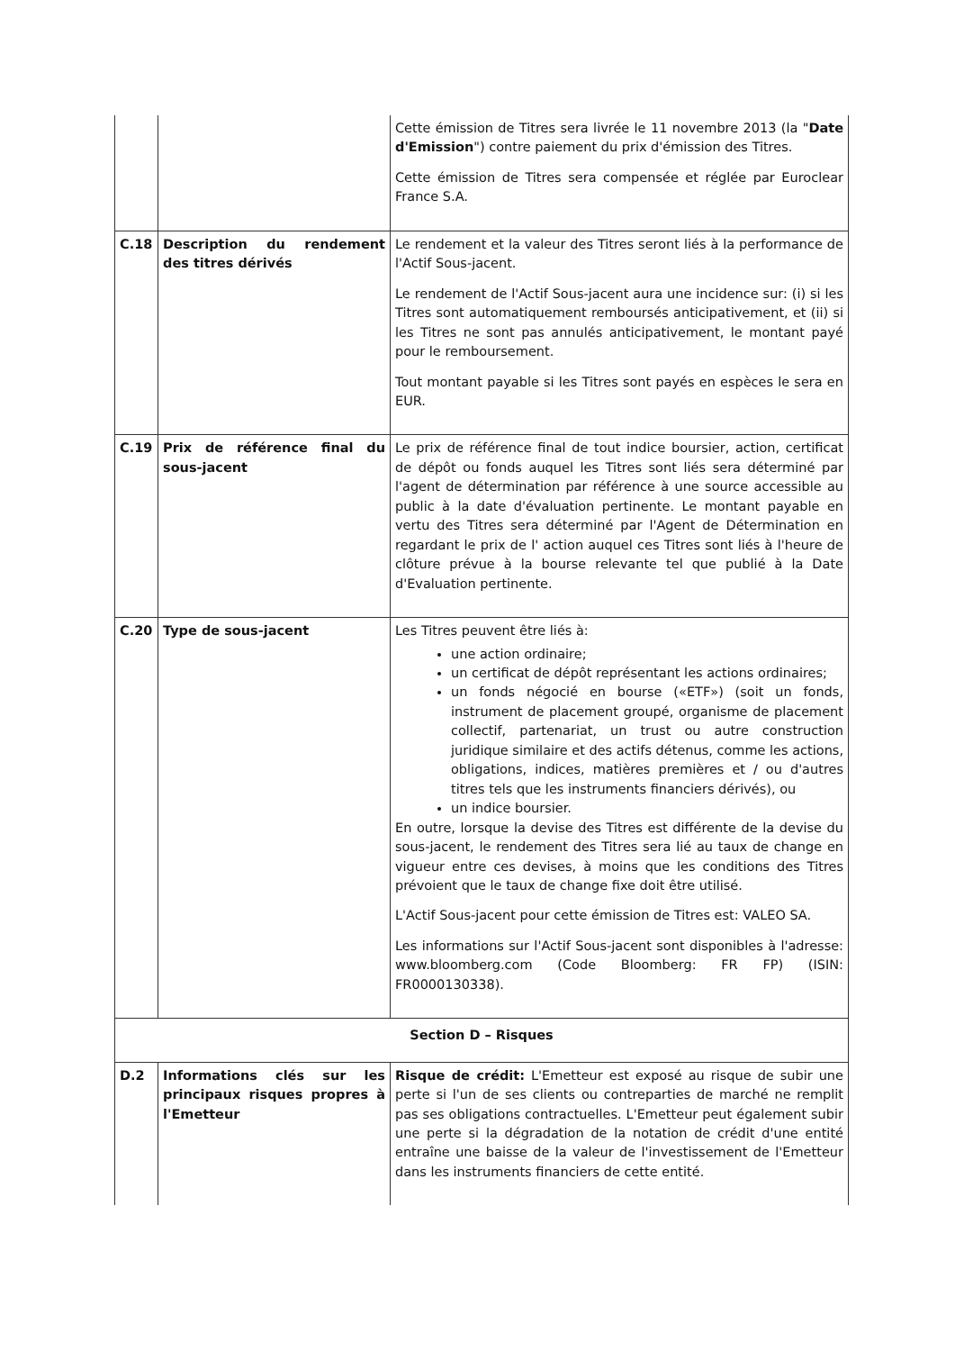| | | Cette émission de Titres sera livrée le 11 novembre 2013 (la " Date d'Emission ") contre paiement du prix d'émission des Titres. Cette émission de Titres sera compensée et réglée par Euroclear France S.A. |
| C.18 | Description du rendement des titres dérivés | Le rendement et la valeur des Titres seront liés à la performance de l'Actif Sous-jacent. Le rendement de l'Actif Sous-jacent aura une incidence sur: (i) si les Titres sont automatiquement remboursés anticipativement, et (ii) si les Titres ne sont pas annulés anticipativement, le montant payé pour le remboursement. Tout montant payable si les Titres sont payés en espèces le sera en EUR. |
| C.19 | Prix de référence final du sous-jacent | Le prix de référence final de tout indice boursier, action, certificat de dépôt ou fonds auquel les Titres sont liés sera déterminé par l'agent de détermination par référence à une source accessible au public à la date d'évaluation pertinente. Le montant payable en vertu des Titres sera déterminé par l'Agent de Détermination en regardant le prix de l' action auquel ces Titres sont liés à l'heure de clôture prévue à la bourse relevante tel que publié à la Date d'Evaluation pertinente. |
| C.20 | Type de sous-jacent | Les Titres peuvent être liés à: une action ordinaire; un certificat de dépôt représentant les actions ordinaires; un fonds négocié en bourse («ETF») (soit un fonds, instrument de placement groupé, organisme de placement collectif, partenariat, un trust ou autre construction juridique similaire et des actifs détenus, comme les actions, obligations, indices, matières premières et / ou d'autres titres tels que les instruments financiers dérivés), ou un indice boursier. En outre, lorsque la devise des Titres est différente de la devise du sous-jacent, le rendement des Titres sera lié au taux de change en vigueur entre ces devises, à moins que les conditions des Titres prévoient que le taux de change fixe doit être utilisé. L'Actif Sous-jacent pour cette émission de Titres est: VALEO SA. Les informations sur l'Actif Sous-jacent sont disponibles à l'adresse: www.bloomberg.com (Code Bloomberg: FR FP) (ISIN: FR0000130338). |
| Section D – Risques | | |
| D.2 | Informations clés sur les principaux risques propres à l'Emetteur | Risque de crédit: L'Emetteur est exposé au risque de subir une perte si l'un de ses clients ou contreparties de marché ne remplit pas ses obligations contractuelles. L'Emetteur peut également subir une perte si la dégradation de la notation de crédit d'une entité entraîne une baisse de la valeur de l'investissement de l'Emetteur dans les instruments financiers de cette entité. |